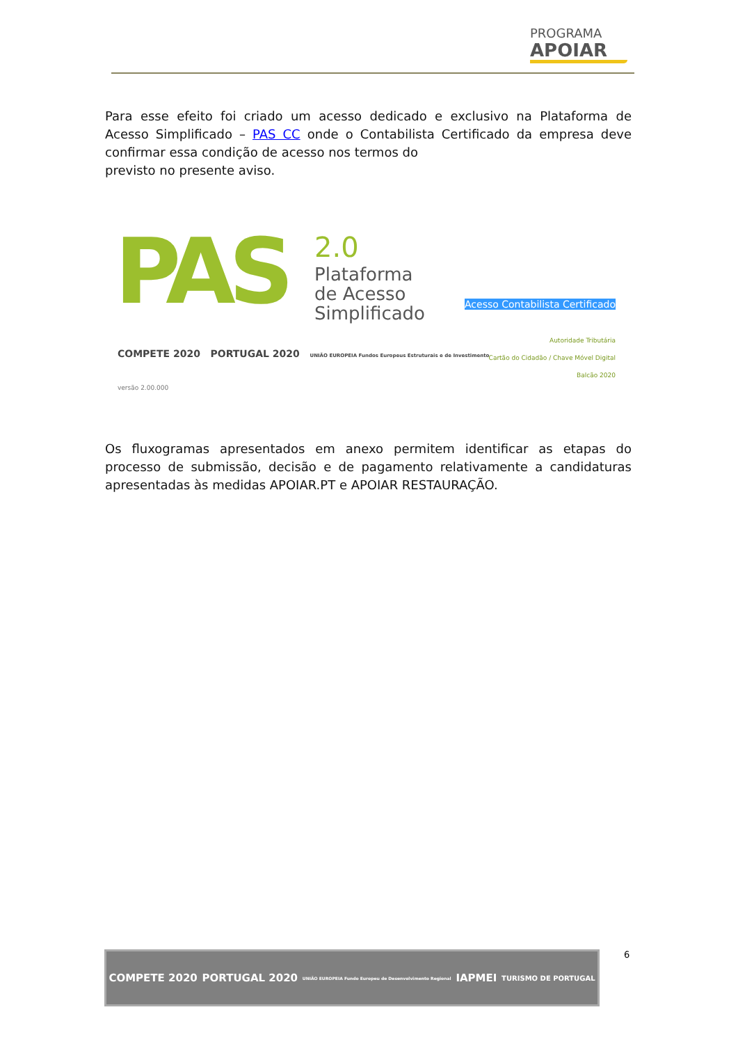PROGRAMA
APOIAR
Para esse efeito foi criado um acesso dedicado e exclusivo na Plataforma de Acesso Simplificado – PAS CC onde o Contabilista Certificado da empresa deve confirmar essa condição de acesso nos termos do
previsto no presente aviso.
PAS
2.0
Plataforma
de Acesso
Simplificado
Acesso Contabilista Certificado
Autoridade Tributária
Cartão do Cidadão / Chave Móvel Digital
Balcão 2020
COMPETE 2020 PORTUGAL 2020 UNIÃO EUROPEIA Fundos Europeus Estruturais e de Investimento
versão 2.00.000
Os fluxogramas apresentados em anexo permitem identificar as etapas do processo de submissão, decisão e de pagamento relativamente a candidaturas apresentadas às medidas APOIAR.PT e APOIAR RESTAURAÇÃO.
COMPETE 2020 PORTUGAL 2020 UNIÃO EUROPEIA Fundo Europeu de Desenvolvimento Regional IAPMEI TURISMO DE PORTUGAL
6